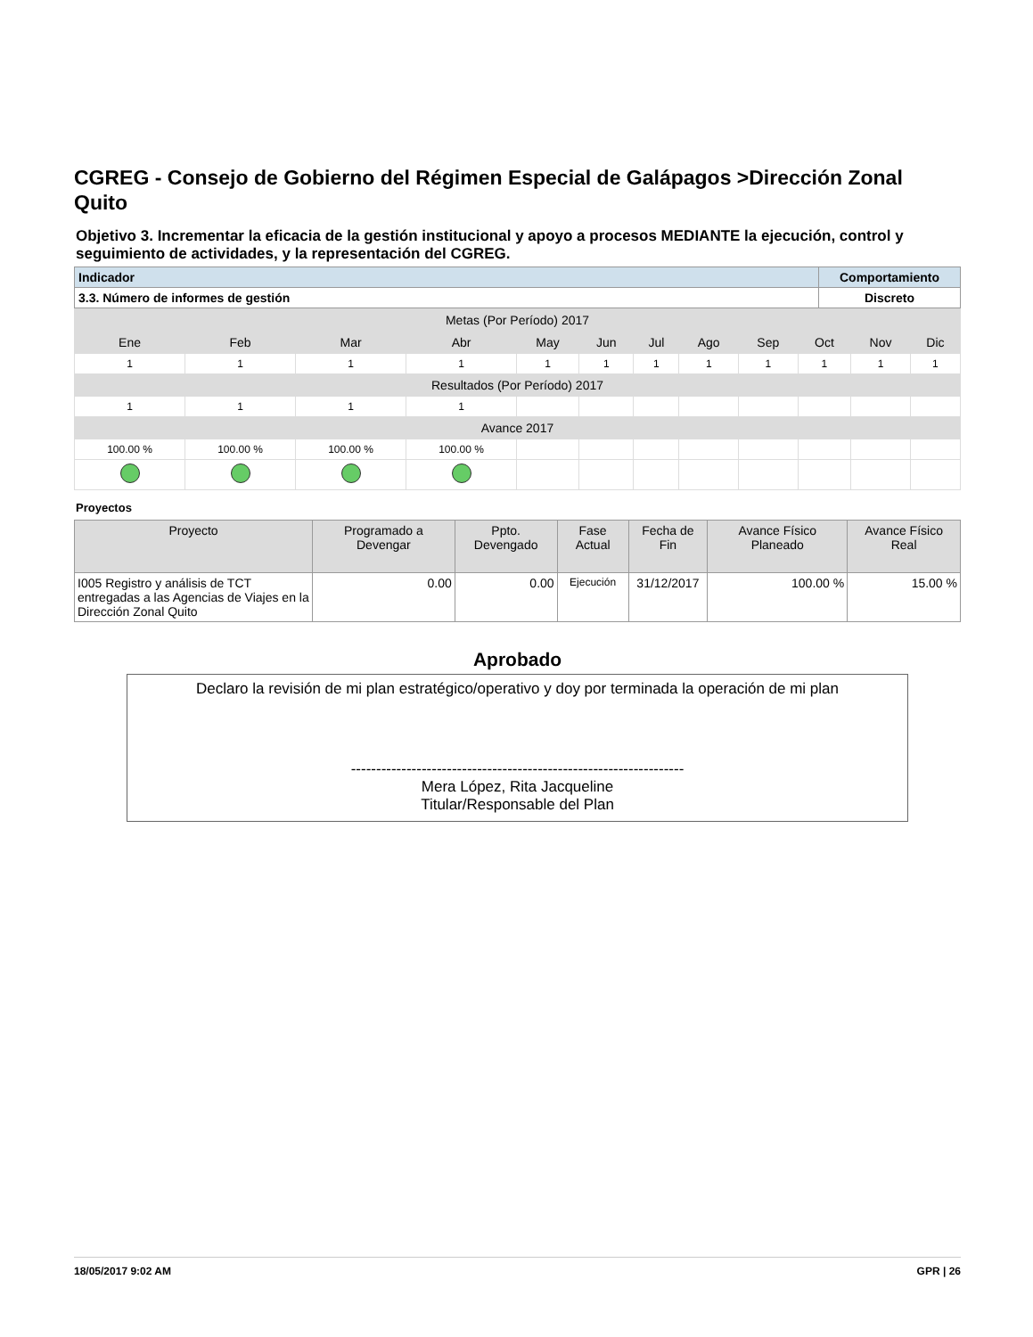CGREG - Consejo de Gobierno del Régimen Especial de Galápagos >Dirección Zonal Quito
Objetivo 3. Incrementar la eficacia de la gestión institucional y apoyo a procesos MEDIANTE la ejecución, control y seguimiento de actividades, y la representación del CGREG.
| Indicador | Comportamiento |
| 3.3. Número de informes de gestión | Discreto |
| Metas (Por Período) 2017 | | | | | | | | | | | |
| Ene | Feb | Mar | Abr | May | Jun | Jul | Ago | Sep | Oct | Nov | Dic |
| 1 | 1 | 1 | 1 | 1 | 1 | 1 | 1 | 1 | 1 | 1 | 1 |
| Resultados (Por Período) 2017 | | | | | | | | | | | |
| 1 | 1 | 1 | 1 | | | | | | | | |
| Avance 2017 | | | | | | | | | | | |
| 100.00 % | 100.00 % | 100.00 % | 100.00 % | | | | | | | | |
Proyectos
| Proyecto | Programado a Devengar | Ppto. Devengado | Fase Actual | Fecha de Fin | Avance Físico Planeado | Avance Físico Real |
| --- | --- | --- | --- | --- | --- | --- |
| I005 Registro y análisis de TCT entregadas a las Agencias de Viajes en la Dirección Zonal Quito | 0.00 | 0.00 | Ejecución | 31/12/2017 | 100.00 % | 15.00 % |
Aprobado
Declaro la revisión de mi plan estratégico/operativo y doy por terminada la operación de mi plan
------------------------------------------------------------------
Mera López, Rita Jacqueline
Titular/Responsable del Plan
18/05/2017 9:02 AM GPR | 26